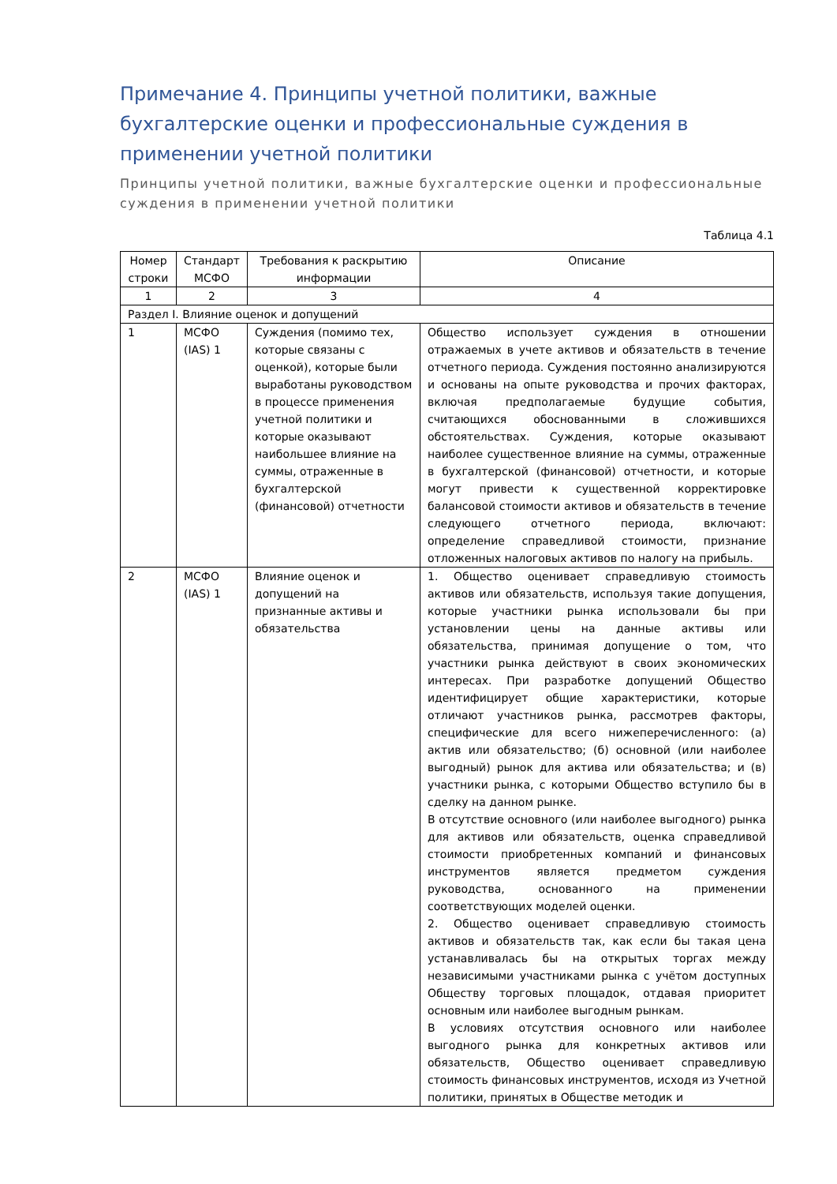Примечание 4. Принципы учетной политики, важные бухгалтерские оценки и профессиональные суждения в применении учетной политики
Принципы учетной политики, важные бухгалтерские оценки и профессиональные суждения в применении учетной политики
Таблица 4.1
| Номер строки | Стандарт МСФО | Требования к раскрытию информации | Описание |
| --- | --- | --- | --- |
| 1 | 2 | 3 | 4 |
| Раздел I. Влияние оценок и допущений | | | |
| 1 | МСФО (IAS) 1 | Суждения (помимо тех, которые связаны с оценкой), которые были выработаны руководством в процессе применения учетной политики и которые оказывают наибольшее влияние на суммы, отраженные в бухгалтерской (финансовой) отчетности | Общество использует суждения в отношении отражаемых в учете активов и обязательств в течение отчетного периода. Суждения постоянно анализируются и основаны на опыте руководства и прочих факторах, включая предполагаемые будущие события, считающихся обоснованными в сложившихся обстоятельствах. Суждения, которые оказывают наиболее существенное влияние на суммы, отраженные в бухгалтерской (финансовой) отчетности, и которые могут привести к существенной корректировке балансовой стоимости активов и обязательств в течение следующего отчетного периода, включают: определение справедливой стоимости, признание отложенных налоговых активов по налогу на прибыль. |
| 2 | МСФО (IAS) 1 | Влияние оценок и допущений на признанные активы и обязательства | 1. Общество оценивает справедливую стоимость активов или обязательств, используя такие допущения, которые участники рынка использовали бы при установлении цены на данные активы или обязательства, принимая допущение о том, что участники рынка действуют в своих экономических интересах. При разработке допущений Общество идентифицирует общие характеристики, которые отличают участников рынка, рассмотрев факторы, специфические для всего нижеперечисленного: (а) актив или обязательство; (б) основной (или наиболее выгодный) рынок для актива или обязательства; и (в) участники рынка, с которыми Общество вступило бы в сделку на данном рынке. В отсутствие основного (или наиболее выгодного) рынка для активов или обязательств, оценка справедливой стоимости приобретенных компаний и финансовых инструментов является предметом суждения руководства, основанного на применении соответствующих моделей оценки. 2. Общество оценивает справедливую стоимость активов и обязательств так, как если бы такая цена устанавливалась бы на открытых торгах между независимыми участниками рынка с учётом доступных Обществу торговых площадок, отдавая приоритет основным или наиболее выгодным рынкам. В условиях отсутствия основного или наиболее выгодного рынка для конкретных активов или обязательств, Общество оценивает справедливую стоимость финансовых инструментов, исходя из Учетной политики, принятых в Обществе методик и |